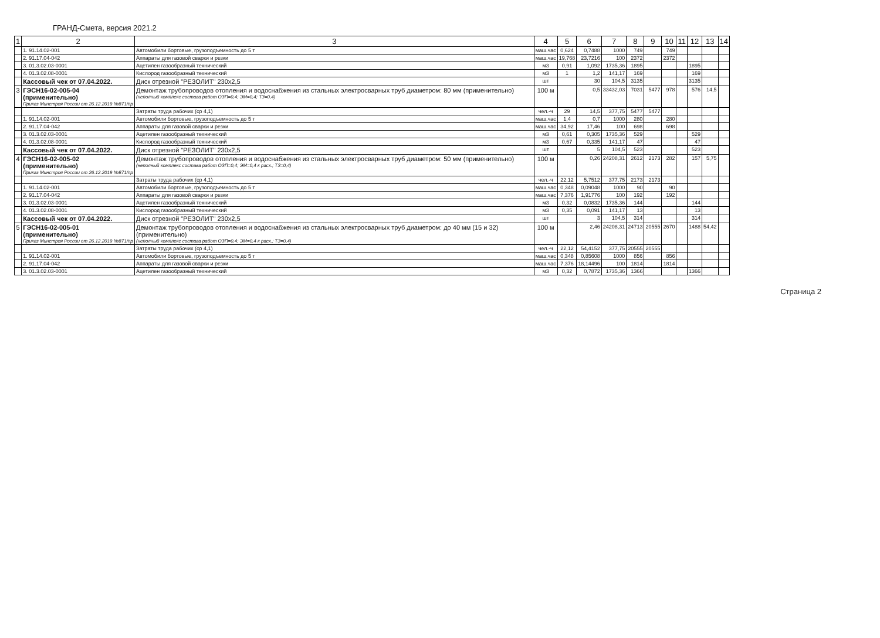ГРАНД-Смета, версия 2021.2
| 1 | 2 | 3 | 4 | 5 | 6 | 7 | 8 | 9 | 10 | 11 | 12 | 13 | 14 |
| --- | --- | --- | --- | --- | --- | --- | --- | --- | --- | --- | --- | --- | --- |
| | 1. 91.14.02-001 | Автомобили бортовые, грузоподъемность до 5 т | маш.час | 0,624 | 0,7488 | 1000 | 749 | | 749 | | | | |
| | 2. 91.17.04-042 | Аппараты для газовой сварки и резки | маш.час | 19,768 | 23,7216 | 100 | 2372 | | 2372 | | | | |
| | 3. 01.3.02.03-0001 | Ацетилен газообразный технический | м3 | 0,91 | 1,092 | 1735,36 | 1895 | | | | 1895 | | |
| | 4. 01.3.02.08-0001 | Кислород газообразный технический | м3 | 1 | 1,2 | 141,17 | 169 | | | | 169 | | |
| | Кассовый чек от 07.04.2022. | Диск отрезной "РЕЗОЛИТ" 230х2,5 | шт | | 30 | 104,5 | 3135 | | | | 3135 | | |
| 3 | ГЭСН16-02-005-04 (применительно) Приказ Минстроя России от 26.12.2019 №871/пр | Демонтаж трубопроводов отопления и водоснабжения из стальных электросварных труб диаметром: 80 мм (применительно) (неполный комплекс состава работ ОЗП=0,4; ЭМ=0,4; ТЗ=0,4) | 100 м | | 0,5 | 33432,03 | 7031 | 5477 | 978 | | 576 | 14,5 | |
| | | Затраты труда рабочих (ср 4,1) | чел.-ч | 29 | 14,5 | 377,75 | 5477 | 5477 | | | | | |
| | 1. 91.14.02-001 | Автомобили бортовые, грузоподъемность до 5 т | маш.час | 1,4 | 0,7 | 1000 | 280 | | 280 | | | | |
| | 2. 91.17.04-042 | Аппараты для газовой сварки и резки | маш.час | 34,92 | 17,46 | 100 | 698 | | 698 | | | | |
| | 3. 01.3.02.03-0001 | Ацетилен газообразный технический | м3 | 0,61 | 0,305 | 1735,36 | 529 | | | | 529 | | |
| | 4. 01.3.02.08-0001 | Кислород газообразный технический | м3 | 0,67 | 0,335 | 141,17 | 47 | | | | 47 | | |
| | Кассовый чек от 07.04.2022. | Диск отрезной "РЕЗОЛИТ" 230х2,5 | шт | | 5 | 104,5 | 523 | | | | 523 | | |
| 4 | ГЭСН16-02-005-02 (применительно) Приказ Минстроя России от 26.12.2019 №871/пр | Демонтаж трубопроводов отопления и водоснабжения из стальных электросварных труб диаметром: 50 мм (применительно) (неполный комплекс состава работ ОЗП=0,4; ЭМ=0,4 к расх.; ТЗ=0,4) | 100 м | | 0,26 | 24208,31 | 2612 | 2173 | 282 | | 157 | 5,75 | |
| | | Затраты труда рабочих (ср 4,1) | чел.-ч | 22,12 | 5,7512 | 377,75 | 2173 | 2173 | | | | | |
| | 1. 91.14.02-001 | Автомобили бортовые, грузоподъемность до 5 т | маш.час | 0,348 | 0,09048 | 1000 | 90 | | 90 | | | | |
| | 2. 91.17.04-042 | Аппараты для газовой сварки и резки | маш.час | 7,376 | 1,91776 | 100 | 192 | | 192 | | | | |
| | 3. 01.3.02.03-0001 | Ацетилен газообразный технический | м3 | 0,32 | 0,0832 | 1735,36 | 144 | | | | 144 | | |
| | 4. 01.3.02.08-0001 | Кислород газообразный технический | м3 | 0,35 | 0,091 | 141,17 | 13 | | | | 13 | | |
| | Кассовый чек от 07.04.2022. | Диск отрезной "РЕЗОЛИТ" 230х2,5 | шт | | 3 | 104,5 | 314 | | | | 314 | | |
| 5 | ГЭСН16-02-005-01 (применительно) Приказ Минстроя России от 26.12.2019 №871/пр | Демонтаж трубопроводов отопления и водоснабжения из стальных электросварных труб диаметром: до 40 мм (15 и 32) (применительно) (неполный комплекс состава работ ОЗП=0,4; ЭМ=0,4 к расх.; ТЗ=0,4) | 100 м | | 2,46 | 24208,31 | 24713 | 20555 | 2670 | | 1488 | 54,42 | |
| | | Затраты труда рабочих (ср 4,1) | чел.-ч | 22,12 | 54,4152 | 377,75 | 20555 | 20555 | | | | | |
| | 1. 91.14.02-001 | Автомобили бортовые, грузоподъемность до 5 т | маш.час | 0,348 | 0,85608 | 1000 | 856 | | 856 | | | | |
| | 2. 91.17.04-042 | Аппараты для газовой сварки и резки | маш.час | 7,376 | 18,14496 | 100 | 1814 | | 1814 | | | | |
| | 3. 01.3.02.03-0001 | Ацетилен газообразный технический | м3 | 0,32 | 0,7872 | 1735,36 | 1366 | | | | 1366 | | |
Страница 2